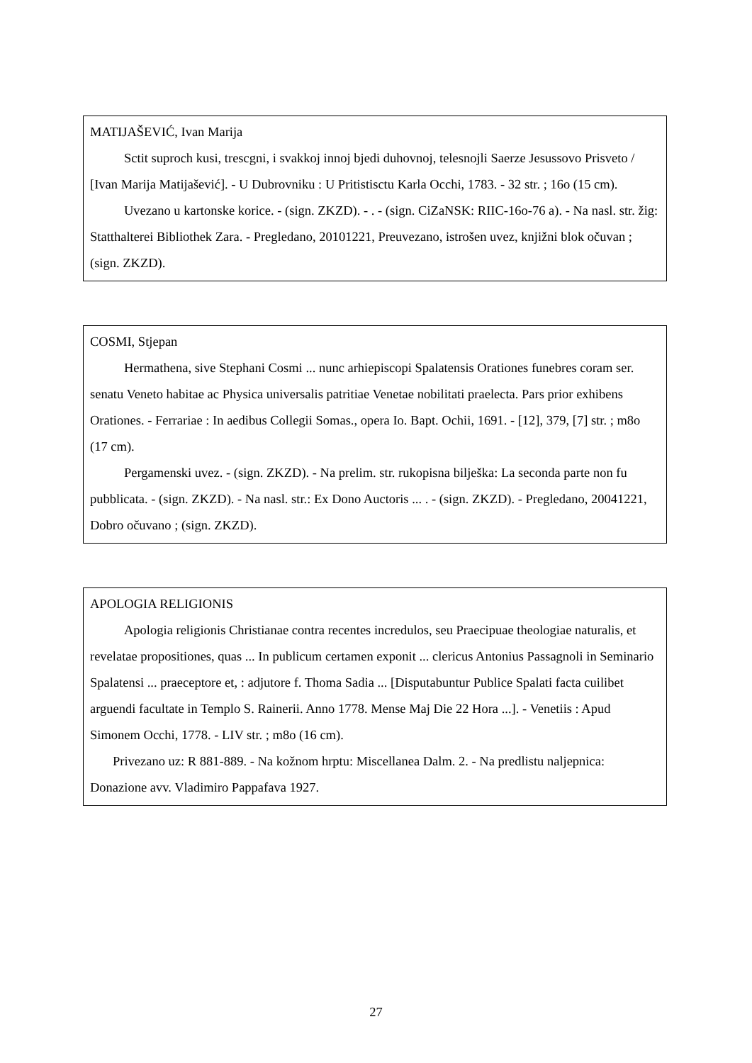MATIJAŠEVIĆ, Ivan Marija
Sctit suproch kusi, trescgni, i svakkoj innoj bjedi duhovnoj, telesnojli Saerze Jesussovo Prisveto / [Ivan Marija Matijašević]. - U Dubrovniku : U Pritistisctu Karla Occhi, 1783. - 32 str. ; 16o (15 cm).
Uvezano u kartonske korice. - (sign. ZKZD). - . - (sign. CiZaNSK: RIIC-16o-76 a). - Na nasl. str. žig: Statthalterei Bibliothek Zara. - Pregledano, 20101221, Preuvezano, istrošen uvez, knjižni blok očuvan ; (sign. ZKZD).
COSMI, Stjepan
Hermathena, sive Stephani Cosmi ... nunc arhiepiscopi Spalatensis Orationes funebres coram ser. senatu Veneto habitae ac Physica universalis patritiae Venetae nobilitati praelecta. Pars prior exhibens Orationes. - Ferrariae : In aedibus Collegii Somas., opera Io. Bapt. Ochii, 1691. - [12], 379, [7] str. ; m8o (17 cm).
Pergamenski uvez. - (sign. ZKZD). - Na prelim. str. rukopisna bilješka: La seconda parte non fu pubblicata. - (sign. ZKZD). - Na nasl. str.: Ex Dono Auctoris ... . - (sign. ZKZD). - Pregledano, 20041221, Dobro očuvano ; (sign. ZKZD).
APOLOGIA RELIGIONIS
Apologia religionis Christianae contra recentes incredulos, seu Praecipuae theologiae naturalis, et revelatae propositiones, quas ... In publicum certamen exponit ... clericus Antonius Passagnoli in Seminario Spalatensi ... praeceptore et, : adjutore f. Thoma Sadia ... [Disputabuntur Publice Spalati facta cuilibet arguendi facultate in Templo S. Rainerii. Anno 1778. Mense Maj Die 22 Hora ...]. - Venetiis : Apud Simonem Occhi, 1778. - LIV str. ; m8o (16 cm).
Privezano uz: R 881-889. - Na kožnom hrptu: Miscellanea Dalm. 2. - Na predlistu naljepnica: Donazione avv. Vladimiro Pappafava 1927.
27